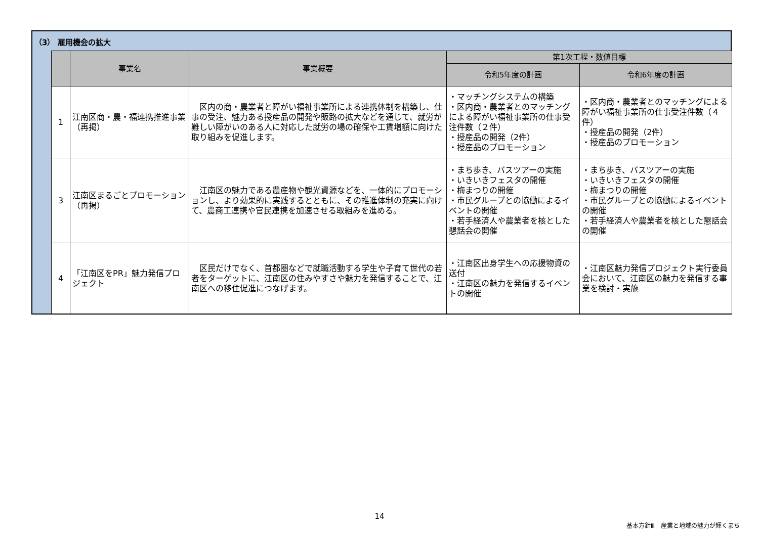（3） 雇用機会の拡大
| | 事業名 | 事業概要 | 第1次工程・数値目標 | |
| --- | --- | --- | --- | --- |
| | | | 令和5年度の計画 | 令和6年度の計画 |
| 1 | 江南区商・農・福連携推進事業（再掲） | 区内の商・農業者と障がい福祉事業所による連携体制を構築し、仕事の受注、魅力ある授産品の開発や販路の拡大などを通じて、就労が難しい障がいのある人に対応した就労の場の確保や工賃増額に向けた取り組みを促進します。 | ・マッチングシステムの構築 ・区内商・農業者とのマッチングによる障がい福祉事業所の仕事受注件数（２件） ・授産品の開発（2件） ・授産品のプロモーション | ・区内商・農業者とのマッチングによる障がい福祉事業所の仕事受注件数（４件） ・授産品の開発（2件） ・授産品のプロモーション |
| 3 | 江南区まるごとプロモーション（再掲） | 江南区の魅力である農産物や観光資源などを、一体的にプロモーションし、より効果的に実践するとともに、その推進体制の充実に向けて、農商工連携や官民連携を加速させる取組みを進める。 | ・まち歩き、バスツアーの実施 ・いきいきフェスタの開催 ・梅まつりの開催 ・市民グループとの協働によるイベントの開催 ・若手経済人や農業者を核とした懇話会の開催 | ・まち歩き、バスツアーの実施 ・いきいきフェスタの開催 ・梅まつりの開催 ・市民グループとの協働によるイベントの開催 ・若手経済人や農業者を核とした懇話会の開催 |
| 4 | 「江南区をPR」魅力発信プロジェクト | 区民だけでなく、首都圏などで就職活動する学生や子育て世代の若者をターゲットに、江南区の住みやすさや魅力を発信することで、江南区への移住促進につなげます。 | ・江南区出身学生への応援物資の送付 ・江南区の魅力を発信するイベントの開催 | ・江南区魅力発信プロジェクト実行委員会において、江南区の魅力を発信する事業を検討・実施 |
14
基本方針Ⅲ　産業と地域の魅力が輝くまち